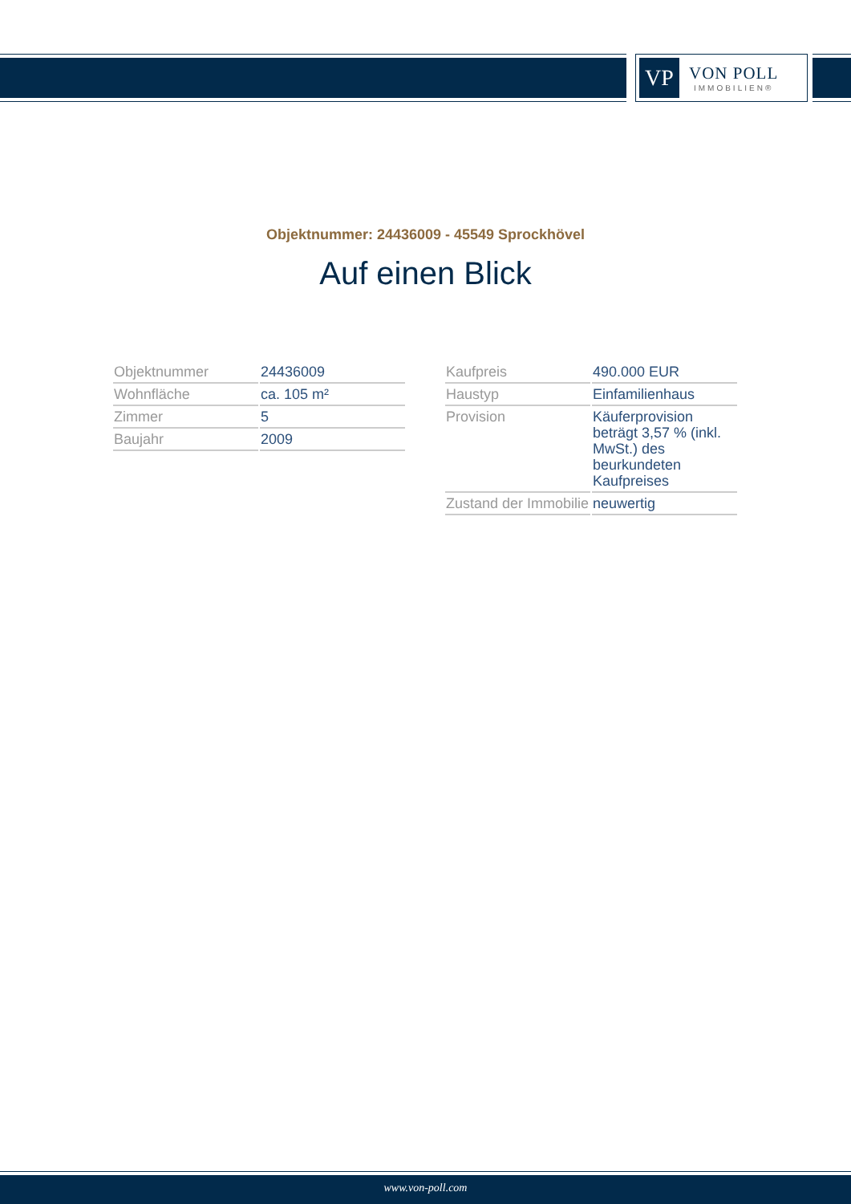VP
VON POLL
IMMOBILIEN®
Objektnummer: 24436009 - 45549 Sprockhövel
Auf einen Blick
| Objektnummer | 24436009 |
| Wohnfläche | ca. 105 m² |
| Zimmer | 5 |
| Baujahr | 2009 |
| Kaufpreis | 490.000 EUR |
| Haustyp | Einfamilienhaus |
| Provision | Käuferprovision beträgt 3,57 % (inkl. MwSt.) des beurkundeten Kaufpreises |
| Zustand der Immobilie | neuwertig |
www.von-poll.com